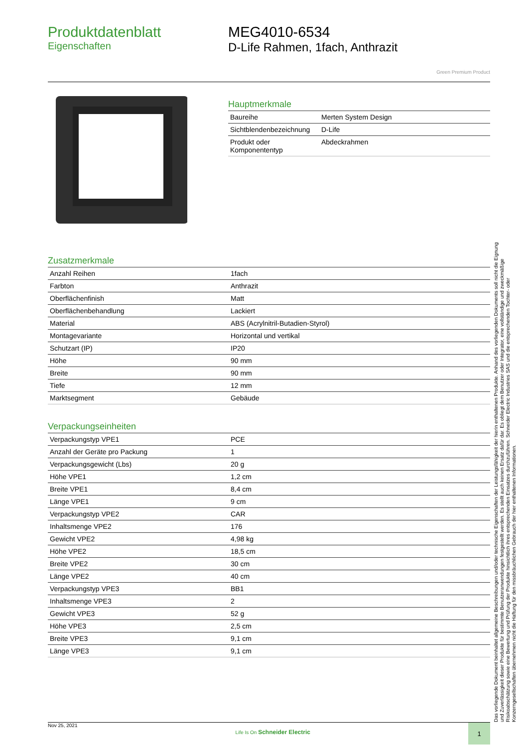Produktdatenblatt
Eigenschaften
MEG4010-6534
D-Life Rahmen, 1fach, Anthrazit
Green Premium Product
Hauptmerkmale
| Baureihe | Merten System Design |
| Sichtblendenbezeichnung | D-Life |
| Produkt oder Komponententyp | Abdeckrahmen |
Zusatzmerkmale
| Anzahl Reihen | 1fach |
| Farbton | Anthrazit |
| Oberflächenfinish | Matt |
| Oberflächenbehandlung | Lackiert |
| Material | ABS (Acrylnitril-Butadien-Styrol) |
| Montagevariante | Horizontal und vertikal |
| Schutzart (IP) | IP20 |
| Höhe | 90 mm |
| Breite | 90 mm |
| Tiefe | 12 mm |
| Marktsegment | Gebäude |
Verpackungseinheiten
| Verpackungstyp VPE1 | PCE |
| Anzahl der Geräte pro Packung | 1 |
| Verpackungsgewicht (Lbs) | 20 g |
| Höhe VPE1 | 1,2 cm |
| Breite VPE1 | 8,4 cm |
| Länge VPE1 | 9 cm |
| Verpackungstyp VPE2 | CAR |
| Inhaltsmenge VPE2 | 176 |
| Gewicht VPE2 | 4,98 kg |
| Höhe VPE2 | 18,5 cm |
| Breite VPE2 | 30 cm |
| Länge VPE2 | 40 cm |
| Verpackungstyp VPE3 | BB1 |
| Inhaltsmenge VPE3 | 2 |
| Gewicht VPE3 | 52 g |
| Höhe VPE3 | 2,5 cm |
| Breite VPE3 | 9,1 cm |
| Länge VPE3 | 9,1 cm |
Das vorliegende Dokument beinhaltet allgemeine Beschreibungen und/oder technische Eigenschaften der Leistungsfähigkeit der hierin enthaltenen Produkte. Anhand des vorliegenden Dokuments soll nicht die Eignung und Zuverlässigkeit dieser Produkte für bestimmte Benutzeranwendungen festgestellt werden. Es stellt auch keinen Ersatz dafür dar. Es obliegt dem Benutzer oder Integrator, eine vollständige und zweckmäßige Risikoabschätzung sowie eine Bewertung und Prüfung der Produkte hinsichtlich ihres entsprechenden Einsatzes durchzuführen. Schneider Electric Industries SAS und die entsprechenden Tochter- oder Konzerngesellschaften übernehmen nicht die Haftung für den missbräuchlichen Gebrauch der hier enthaltenen Informationen.
Nov 25, 2021 Life Is On Schneider Electric
1